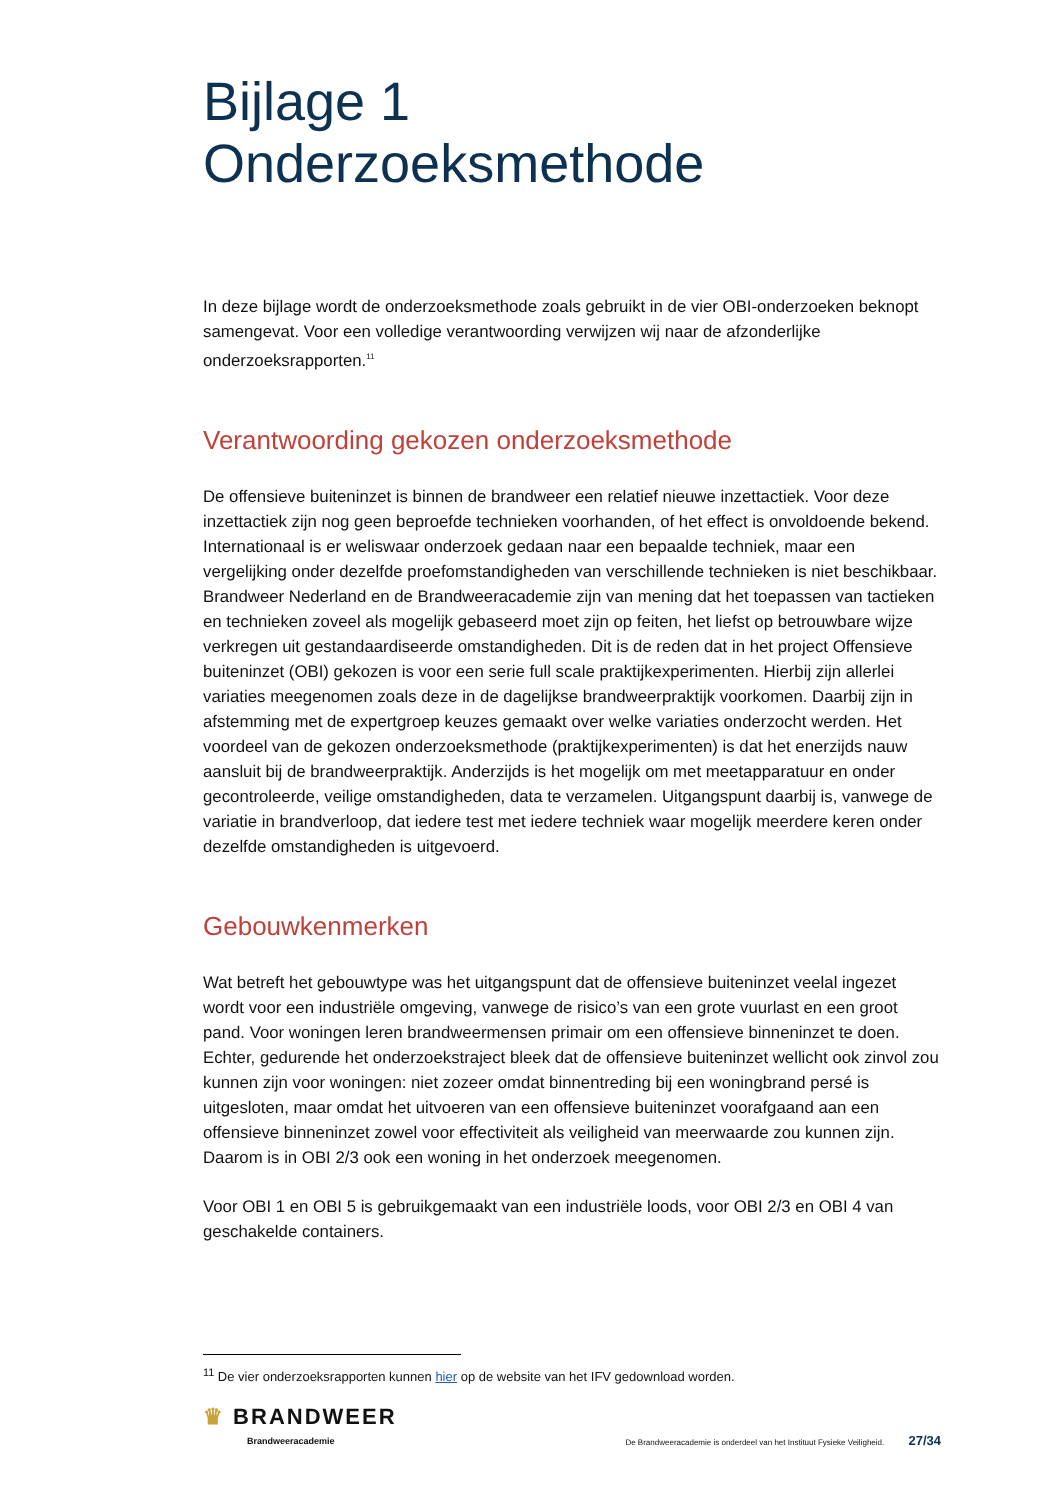Bijlage 1
Onderzoeksmethode
In deze bijlage wordt de onderzoeksmethode zoals gebruikt in de vier OBI-onderzoeken beknopt samengevat. Voor een volledige verantwoording verwijzen wij naar de afzonderlijke onderzoeksrapporten.<sup>11</sup>
Verantwoording gekozen onderzoeksmethode
De offensieve buiteninzet is binnen de brandweer een relatief nieuwe inzettactiek. Voor deze inzettactiek zijn nog geen beproefde technieken voorhanden, of het effect is onvoldoende bekend. Internationaal is er weliswaar onderzoek gedaan naar een bepaalde techniek, maar een vergelijking onder dezelfde proefomstandigheden van verschillende technieken is niet beschikbaar. Brandweer Nederland en de Brandweeracademie zijn van mening dat het toepassen van tactieken en technieken zoveel als mogelijk gebaseerd moet zijn op feiten, het liefst op betrouwbare wijze verkregen uit gestandaardiseerde omstandigheden. Dit is de reden dat in het project Offensieve buiteninzet (OBI) gekozen is voor een serie full scale praktijkexperimenten. Hierbij zijn allerlei variaties meegenomen zoals deze in de dagelijkse brandweerpraktijk voorkomen. Daarbij zijn in afstemming met de expertgroep keuzes gemaakt over welke variaties onderzocht werden. Het voordeel van de gekozen onderzoeksmethode (praktijkexperimenten) is dat het enerzijds nauw aansluit bij de brandweerpraktijk. Anderzijds is het mogelijk om met meetapparatuur en onder gecontroleerde, veilige omstandigheden, data te verzamelen. Uitgangspunt daarbij is, vanwege de variatie in brandverloop, dat iedere test met iedere techniek waar mogelijk meerdere keren onder dezelfde omstandigheden is uitgevoerd.
Gebouwkenmerken
Wat betreft het gebouwtype was het uitgangspunt dat de offensieve buiteninzet veelal ingezet wordt voor een industriële omgeving, vanwege de risico’s van een grote vuurlast en een groot pand. Voor woningen leren brandweermensen primair om een offensieve binneninzet te doen. Echter, gedurende het onderzoekstraject bleek dat de offensieve buiteninzet wellicht ook zinvol zou kunnen zijn voor woningen: niet zozeer omdat binnentreding bij een woningbrand persé is uitgesloten, maar omdat het uitvoeren van een offensieve buiteninzet voorafgaand aan een offensieve binneninzet zowel voor effectiviteit als veiligheid van meerwaarde zou kunnen zijn. Daarom is in OBI 2/3 ook een woning in het onderzoek meegenomen.
Voor OBI 1 en OBI 5 is gebruikgemaakt van een industriële loods, voor OBI 2/3 en OBI 4 van geschakelde containers.
<sup>11</sup> De vier onderzoeksrapporten kunnen hier op de website van het IFV gedownload worden.
♛ BRANDWEER
Brandweeracademie
De Brandweeracademie is onderdeel van het Instituut Fysieke Veiligheid. 27/34